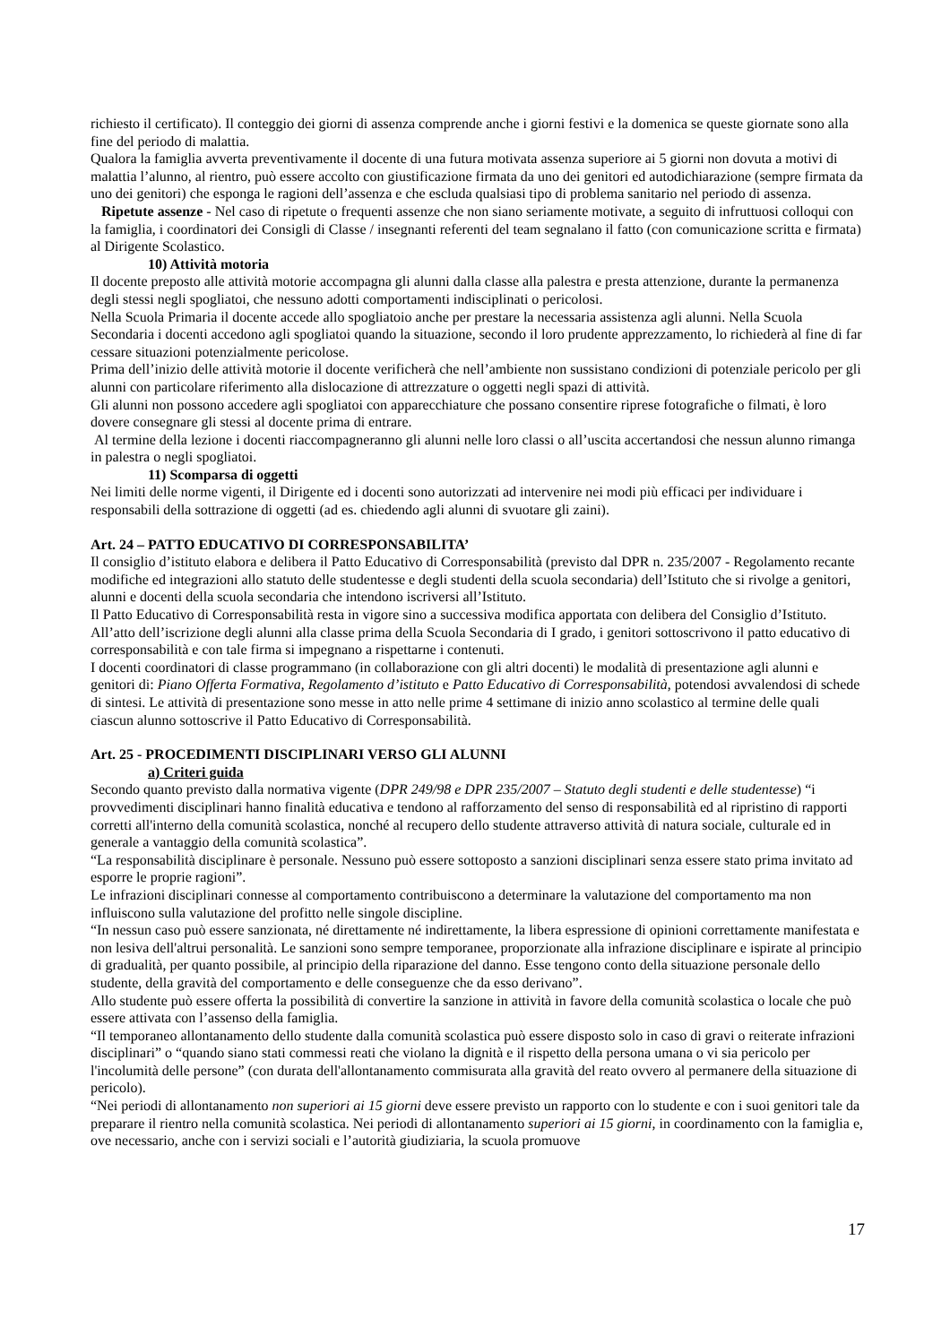richiesto il certificato). Il conteggio dei giorni di assenza comprende anche i giorni festivi e la domenica se queste giornate sono alla fine del periodo di malattia.
Qualora la famiglia avverta preventivamente il docente di una futura motivata assenza superiore ai 5 giorni non dovuta a motivi di malattia l’alunno, al rientro, può essere accolto con giustificazione firmata da uno dei genitori ed autodichiarazione (sempre firmata da uno dei genitori) che esponga le ragioni dell’assenza e che escluda qualsiasi tipo di problema sanitario nel periodo di assenza.
Ripetute assenze - Nel caso di ripetute o frequenti assenze che non siano seriamente motivate, a seguito di infruttuosi colloqui con la famiglia, i coordinatori dei Consigli di Classe / insegnanti referenti del team segnalano il fatto (con comunicazione scritta e firmata) al Dirigente Scolastico.
10) Attività motoria
Il docente preposto alle attività motorie accompagna gli alunni dalla classe alla palestra e presta attenzione, durante la permanenza degli stessi negli spogliatoi, che nessuno adotti comportamenti indisciplinati o pericolosi.
Nella Scuola Primaria il docente accede allo spogliatoio anche per prestare la necessaria assistenza agli alunni. Nella Scuola Secondaria i docenti accedono agli spogliatoi quando la situazione, secondo il loro prudente apprezzamento, lo richiederà al fine di far cessare situazioni potenzialmente pericolose.
Prima dell’inizio delle attività motorie il docente verificherà che nell’ambiente non sussistano condizioni di potenziale pericolo per gli alunni con particolare riferimento alla dislocazione di attrezzature o oggetti negli spazi di attività.
Gli alunni non possono accedere agli spogliatoi con apparecchiature che possano consentire riprese fotografiche o filmati, è loro dovere consegnare gli stessi al docente prima di entrare.
Al termine della lezione i docenti riaccompagneranno gli alunni nelle loro classi o all’uscita accertandosi che nessun alunno rimanga in palestra o negli spogliatoi.
11) Scomparsa di oggetti
Nei limiti delle norme vigenti, il Dirigente ed i docenti sono autorizzati ad intervenire nei modi più efficaci per individuare i responsabili della sottrazione di oggetti (ad es. chiedendo agli alunni di svuotare gli zaini).
Art. 24 – PATTO EDUCATIVO DI CORRESPONSABILITA’
Il consiglio d’istituto elabora e delibera il Patto Educativo di Corresponsabilità (previsto dal DPR n. 235/2007 - Regolamento recante modifiche ed integrazioni allo statuto delle studentesse e degli studenti della scuola secondaria) dell’Istituto che si rivolge a genitori, alunni e docenti della scuola secondaria che intendono iscriversi all’Istituto.
Il Patto Educativo di Corresponsabilità resta in vigore sino a successiva modifica apportata con delibera del Consiglio d’Istituto. All’atto dell’iscrizione degli alunni alla classe prima della Scuola Secondaria di I grado, i genitori sottoscrivono il patto educativo di corresponsabilità e con tale firma si impegnano a rispettarne i contenuti.
I docenti coordinatori di classe programmano (in collaborazione con gli altri docenti) le modalità di presentazione agli alunni e genitori di: Piano Offerta Formativa, Regolamento d’istituto e Patto Educativo di Corresponsabilità, potendosi avvalendosi di schede di sintesi. Le attività di presentazione sono messe in atto nelle prime 4 settimane di inizio anno scolastico al termine delle quali ciascun alunno sottoscrive il Patto Educativo di Corresponsabilità.
Art. 25 - PROCEDIMENTI DISCIPLINARI VERSO GLI ALUNNI
a) Criteri guida
Secondo quanto previsto dalla normativa vigente (DPR 249/98 e DPR 235/2007 – Statuto degli studenti e delle studentesse) “i provvedimenti disciplinari hanno finalità educativa e tendono al rafforzamento del senso di responsabilità ed al ripristino di rapporti corretti all'interno della comunità scolastica, nonché al recupero dello studente attraverso attività di natura sociale, culturale ed in generale a vantaggio della comunità scolastica”.
“La responsabilità disciplinare è personale. Nessuno può essere sottoposto a sanzioni disciplinari senza essere stato prima invitato ad esporre le proprie ragioni”.
Le infrazioni disciplinari connesse al comportamento contribuiscono a determinare la valutazione del comportamento ma non influiscono sulla valutazione del profitto nelle singole discipline.
“In nessun caso può essere sanzionata, né direttamente né indirettamente, la libera espressione di opinioni correttamente manifestata e non lesiva dell'altrui personalità. Le sanzioni sono sempre temporanee, proporzionate alla infrazione disciplinare e ispirate al principio di gradualità, per quanto possibile, al principio della riparazione del danno. Esse tengono conto della situazione personale dello studente, della gravità del comportamento e delle conseguenze che da esso derivano”.
Allo studente può essere offerta la possibilità di convertire la sanzione in attività in favore della comunità scolastica o locale che può essere attivata con l’assenso della famiglia.
“Il temporaneo allontanamento dello studente dalla comunità scolastica può essere disposto solo in caso di gravi o reiterate infrazioni disciplinari” o “quando siano stati commessi reati che violano la dignità e il rispetto della persona umana o vi sia pericolo per l'incolumità delle persone” (con durata dell'allontanamento commisurata alla gravità del reato ovvero al permanere della situazione di pericolo).
“Nei periodi di allontanamento non superiori ai 15 giorni deve essere previsto un rapporto con lo studente e con i suoi genitori tale da preparare il rientro nella comunità scolastica. Nei periodi di allontanamento superiori ai 15 giorni, in coordinamento con la famiglia e, ove necessario, anche con i servizi sociali e l’autorità giudiziaria, la scuola promuove
17